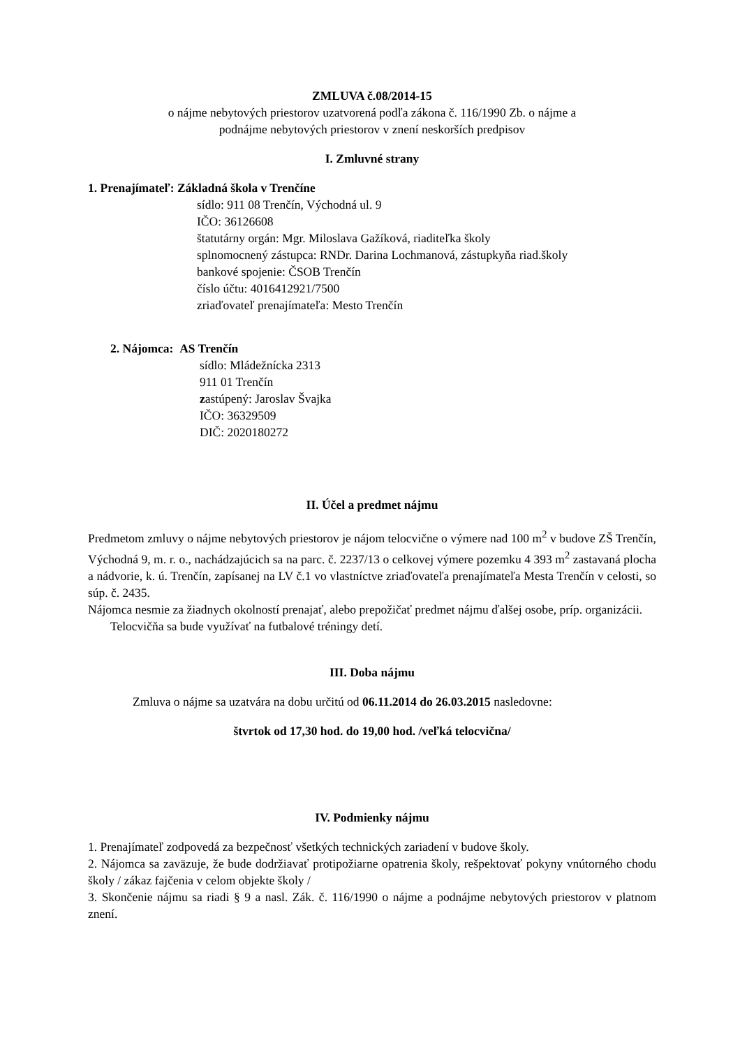ZMLUVA č.08/2014-15
o nájme nebytových priestorov uzatvorená podľa zákona č. 116/1990 Zb. o nájme a
podnájme nebytových priestorov v znení neskorších predpisov
I. Zmluvné strany
1. Prenajímateľ: Základná škola v Trenčíne
sídlo: 911 08 Trenčín, Východná ul. 9
IČO: 36126608
štatutárny orgán: Mgr. Miloslava Gažíková, riaditeľka školy
splnomocnený zástupca: RNDr. Darina Lochmanová, zástupkyňa riad.školy
bankové spojenie: ČSOB Trenčín
číslo účtu: 4016412921/7500
zriaďovateľ prenajímateľa: Mesto Trenčín
2. Nájomca: AS Trenčín
sídlo: Mládežnícka 2313
911 01 Trenčín
zastúpený: Jaroslav Švajka
IČO: 36329509
DIČ: 2020180272
II. Účel a predmet nájmu
Predmetom zmluvy o nájme nebytových priestorov je nájom telocvične o výmere nad 100 m<sup>2</sup> v budove ZŠ Trenčín, Východná 9, m. r. o., nachádzajúcich sa na parc. č. 2237/13 o celkovej výmere pozemku 4 393 m<sup>2</sup> zastavaná plocha a nádvorie, k. ú. Trenčín, zapísanej na LV č.1 vo vlastníctve zriaďovateľa prenajímateľa Mesta Trenčín v celosti, so súp. č. 2435.
Nájomca nesmie za žiadnych okolností prenajať, alebo prepožičať predmet nájmu ďalšej osobe, príp. organizácii.
Telocvičňa sa bude využívať na futbalové tréningy detí.
III. Doba nájmu
Zmluva o nájme sa uzatvára na dobu určitú od 06.11.2014 do 26.03.2015 nasledovne:
štvrtok od 17,30 hod. do 19,00 hod. /veľká telocvična/
IV. Podmienky nájmu
1. Prenajímateľ zodpovedá za bezpečnosť všetkých technických zariadení v budove školy.
2. Nájomca sa zaväzuje, že bude dodržiavať protipožiarne opatrenia školy, rešpektovať pokyny vnútorného chodu školy / zákaz fajčenia v celom objekte školy /
3. Skončenie nájmu sa riadi § 9 a nasl. Zák. č. 116/1990 o nájme a podnájme nebytových priestorov v platnom znení.